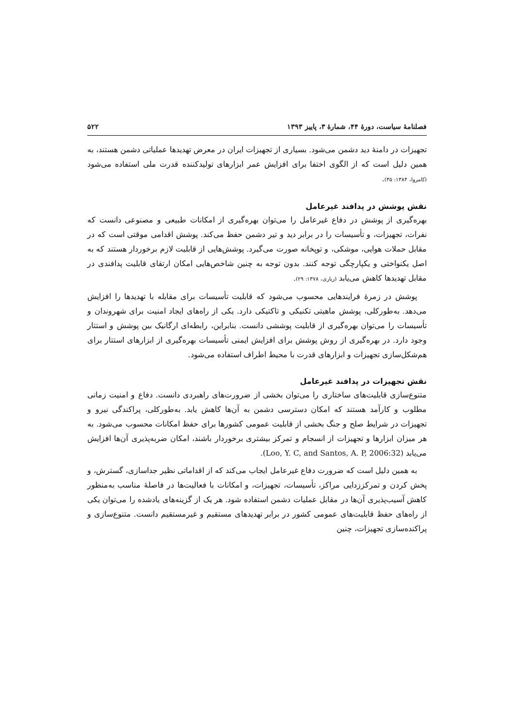فصلنامهٔ سیاست، دورهٔ ۴۴، شمارهٔ ۳، پاییز ۱۳۹۳ ۵۲۲
تجهیزات در دامنهٔ دید دشمن می‌شود. بسیاری از تجهیزات ایران در معرض تهدیدها عملیاتی دشمن هستند، به همین دلیل است که از الگوی اختفا برای افزایش عمر ابزارهای تولیدکننده قدرت ملی استفاده می‌شود (کامروا، ۱۳۸۴: ۳۵).
نقش پوشش در پدافند غیرعامل
بهره‌گیری از پوشش در دفاع غیرعامل را می‌توان بهره‌گیری از امکانات طبیعی و مصنوعی دانست که نفرات، تجهیزات، و تأسیسات را در برابر دید و تیر دشمن حفظ می‌کند. پوشش اقدامی موقتی است که در مقابل حملات هوایی، موشکی، و توپخانه صورت می‌گیرد. پوشش‌هایی از قابلیت لازم برخوردار هستند که به اصل یکنواختی و یکپارچگی توجه کنند. بدون توجه به چنین شاخص‌هایی امکان ارتقای قابلیت پدافندی در مقابل تهدیدها کاهش می‌یابد (زیاری، ۱۳۷۸: ۲۹).
پوشش در زمرهٔ فرایندهایی محسوب می‌شود که قابلیت تأسیسات برای مقابله با تهدیدها را افزایش می‌دهد. به‌طورکلی، پوشش ماهیتی تکنیکی و تاکتیکی دارد. یکی از راه‌های ایجاد امنیت برای شهروندان و تأسیسات را می‌توان بهره‌گیری از قابلیت پوششی دانست. بنابراین، رابطه‌ای ارگانیک بین پوشش و استتار وجود دارد. در بهره‌گیری از روش پوشش برای افزایش ایمنی تأسیسات بهره‌گیری از ابزارهای استتار برای هم‌شکل‌سازی تجهیزات و ابزارهای قدرت با محیط اطراف استفاده می‌شود.
نقش تجهیزات در پدافند غیرعامل
متنوع‌سازی قابلیت‌های ساختاری را می‌توان بخشی از ضرورت‌های راهبردی دانست. دفاع و امنیت زمانی مطلوب و کارآمد هستند که امکان دسترسی دشمن به آن‌ها کاهش یابد. به‌طورکلی، پراکندگی نیرو و تجهیزات در شرایط صلح و جنگ بخشی از قابلیت عمومی کشورها برای حفظ امکانات محسوب می‌شود. به هر میزان ابزارها و تجهیزات از انسجام و تمرکز بیشتری برخوردار باشند، امکان ضربه‌پذیری آن‌ها افزایش می‌یابد (Loo, Y. C, and Santos, A. P, 2006:32).
به همین دلیل است که ضرورت دفاع غیرعامل ایجاب می‌کند که از اقداماتی نظیر جداسازی، گسترش، و پخش کردن و تمرکززدایی مراکز، تأسیسات، تجهیزات، و امکانات با فعالیت‌ها در فاصلهٔ مناسب به‌منظور کاهش آسیب‌پذیری آن‌ها در مقابل عملیات دشمن استفاده شود. هر یک از گزینه‌های یادشده را می‌توان یکی از راه‌های حفظ قابلیت‌های عمومی کشور در برابر تهدیدهای مستقیم و غیرمستقیم دانست. متنوع‌سازی و پراکنده‌سازی تجهیزات، چنین